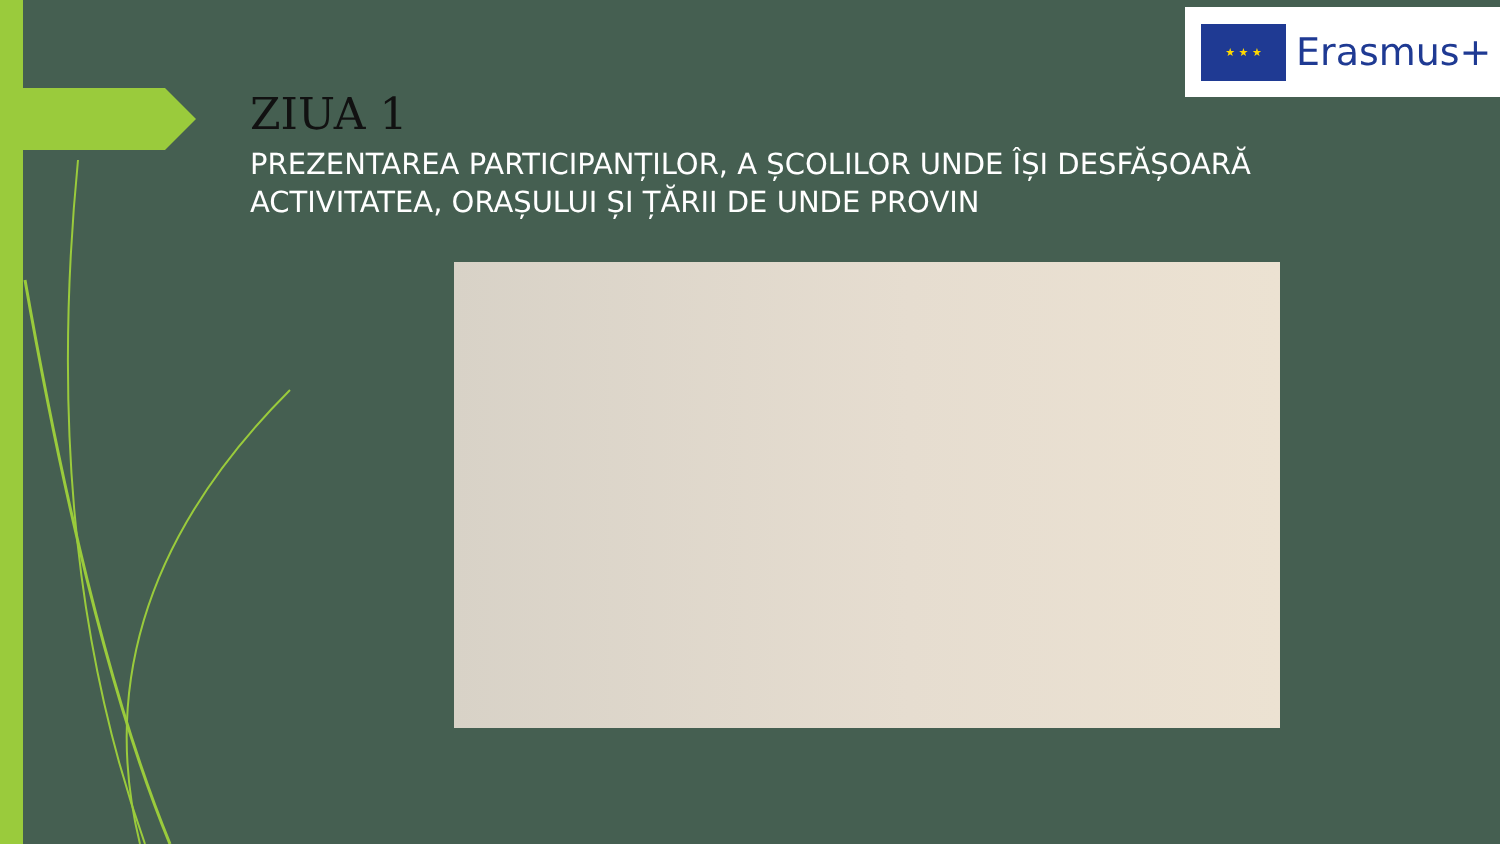★ ★ ★
Erasmus+
ZIUA 1
PREZENTAREA PARTICIPANȚILOR, A ȘCOLILOR UNDE ÎȘI DESFĂȘOARĂ ACTIVITATEA, ORAȘULUI ȘI ȚĂRII DE UNDE PROVIN